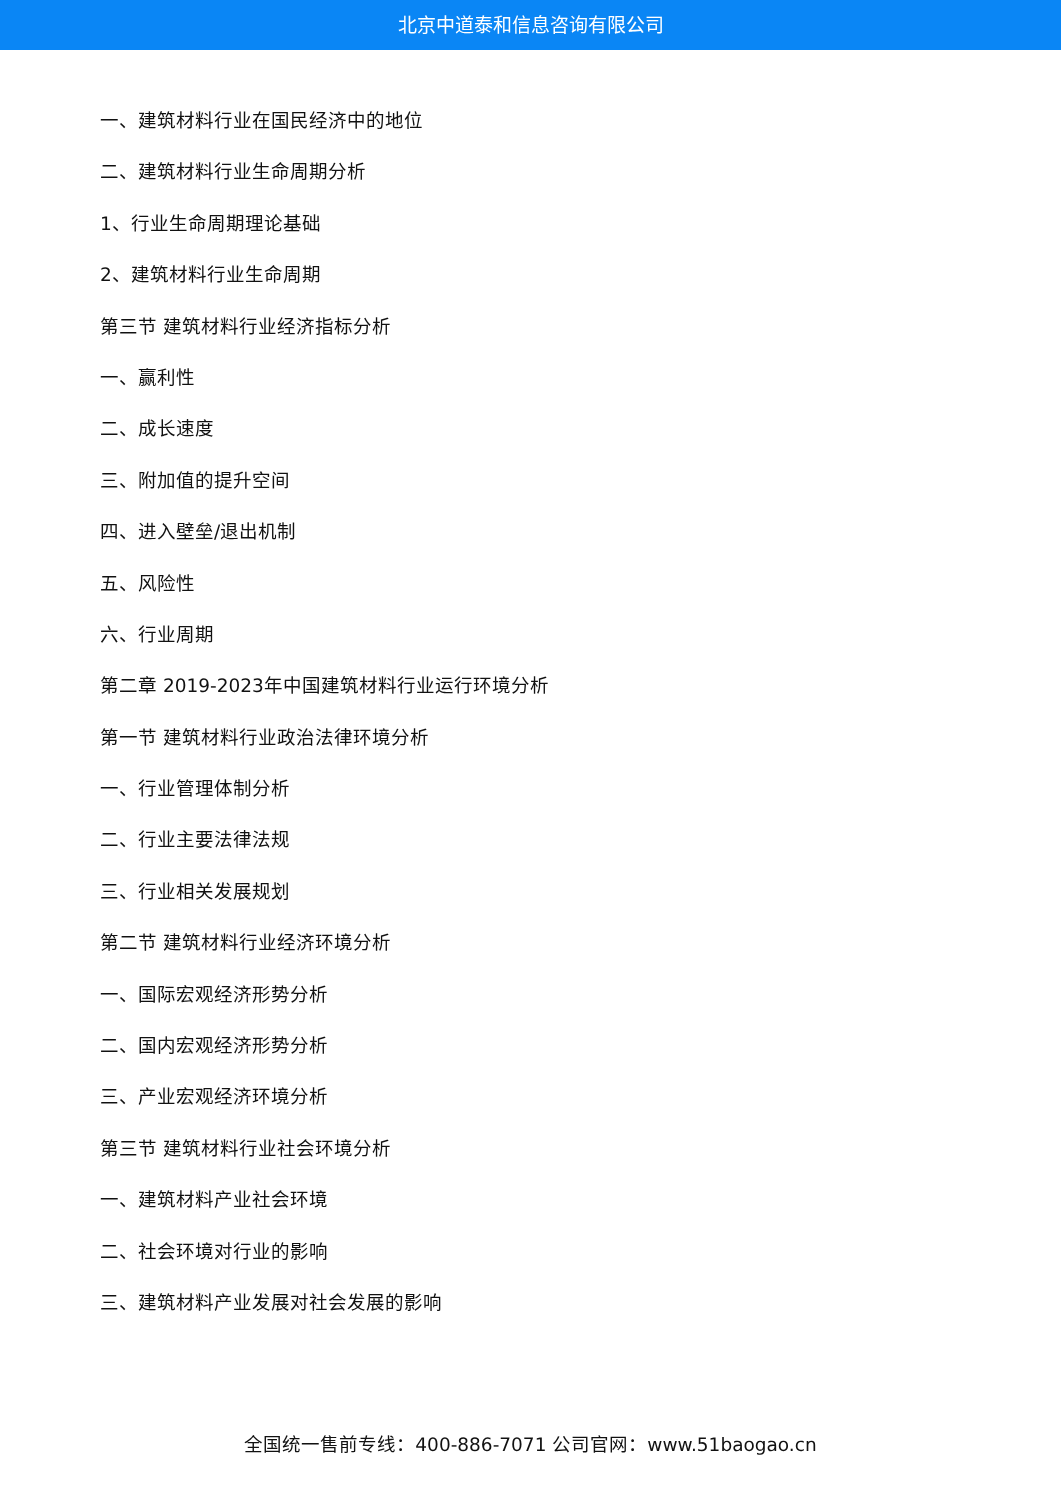北京中道泰和信息咨询有限公司
一、建筑材料行业在国民经济中的地位
二、建筑材料行业生命周期分析
1、行业生命周期理论基础
2、建筑材料行业生命周期
第三节 建筑材料行业经济指标分析
一、赢利性
二、成长速度
三、附加值的提升空间
四、进入壁垒/退出机制
五、风险性
六、行业周期
第二章 2019-2023年中国建筑材料行业运行环境分析
第一节 建筑材料行业政治法律环境分析
一、行业管理体制分析
二、行业主要法律法规
三、行业相关发展规划
第二节 建筑材料行业经济环境分析
一、国际宏观经济形势分析
二、国内宏观经济形势分析
三、产业宏观经济环境分析
第三节 建筑材料行业社会环境分析
一、建筑材料产业社会环境
二、社会环境对行业的影响
三、建筑材料产业发展对社会发展的影响
全国统一售前专线：400-886-7071 公司官网：www.51baogao.cn